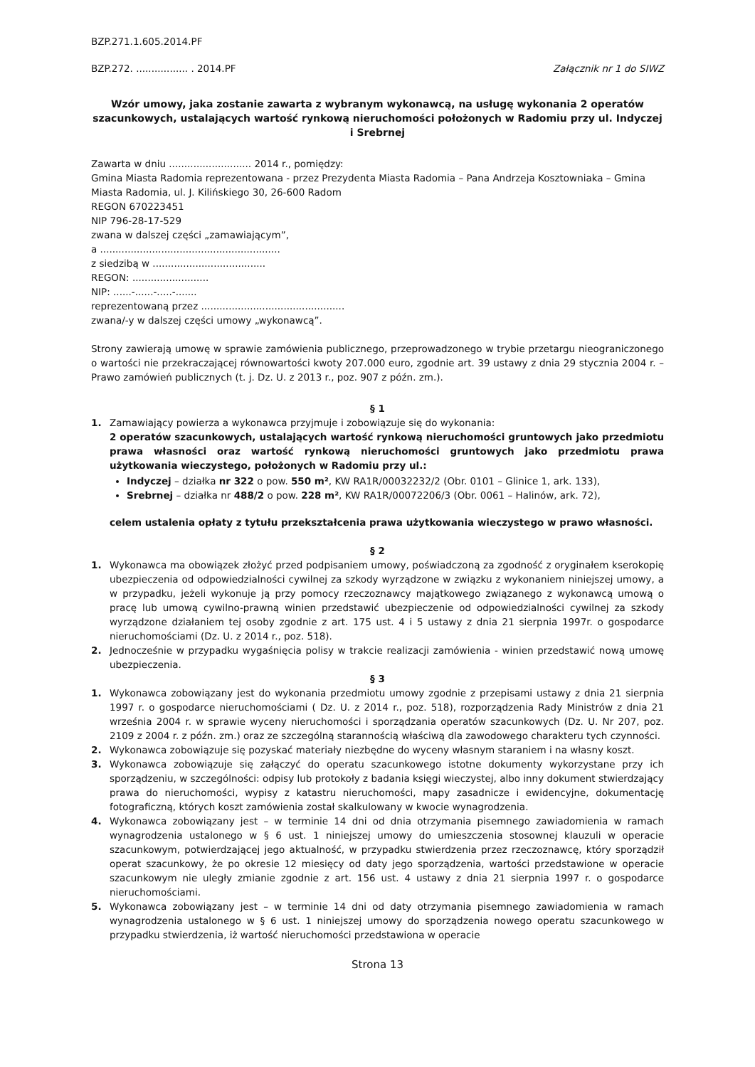BZP.271.1.605.2014.PF
BZP.272. ................. . 2014.PF Załącznik nr 1 do SIWZ
Wzór umowy, jaka zostanie zawarta z wybranym wykonawcą, na usługę wykonania 2 operatów szacunkowych, ustalających wartość rynkową nieruchomości położonych w Radomiu przy ul. Indyczej i Srebrnej
Zawarta w dniu ........................... 2014 r., pomiędzy:
Gmina Miasta Radomia reprezentowana - przez Prezydenta Miasta Radomia – Pana Andrzeja Kosztowniaka – Gmina Miasta Radomia, ul. J. Kilińskiego 30, 26-600 Radom
REGON 670223451
NIP 796-28-17-529
zwana w dalszej części „zamawiającym”,
a ...........................................................
z siedzibą w .....................................
REGON: .........................
NIP: ......-......-.....-.......
reprezentowaną przez ...............................................
zwana/-y w dalszej części umowy „wykonawcą”.
Strony zawierają umowę w sprawie zamówienia publicznego, przeprowadzonego w trybie przetargu nieograniczonego o wartości nie przekraczającej równowartości kwoty 207.000 euro, zgodnie art. 39 ustawy z dnia 29 stycznia 2004 r. – Prawo zamówień publicznych (t. j. Dz. U. z 2013 r., poz. 907 z późn. zm.).
§ 1
1. Zamawiający powierza a wykonawca przyjmuje i zobowiązuje się do wykonania:
2 operatów szacunkowych, ustalających wartość rynkową nieruchomości gruntowych jako przedmiotu prawa własności oraz wartość rynkową nieruchomości gruntowych jako przedmiotu prawa użytkowania wieczystego, położonych w Radomiu przy ul.:
Indyczej – działka nr 322 o pow. 550 m², KW RA1R/00032232/2 (Obr. 0101 – Glinice 1, ark. 133),
Srebrnej – działka nr 488/2 o pow. 228 m², KW RA1R/00072206/3 (Obr. 0061 – Halinów, ark. 72),
celem ustalenia opłaty z tytułu przekształcenia prawa użytkowania wieczystego w prawo własności.
§ 2
1. Wykonawca ma obowiązek złożyć przed podpisaniem umowy, poświadczoną za zgodność z oryginałem kserokopię ubezpieczenia od odpowiedzialności cywilnej za szkody wyrządzone w związku z wykonaniem niniejszej umowy, a w przypadku, jeżeli wykonuje ją przy pomocy rzeczoznawcy majątkowego związanego z wykonawcą umową o pracę lub umową cywilno-prawną winien przedstawić ubezpieczenie od odpowiedzialności cywilnej za szkody wyrządzone działaniem tej osoby zgodnie z art. 175 ust. 4 i 5 ustawy z dnia 21 sierpnia 1997r. o gospodarce nieruchomościami (Dz. U. z 2014 r., poz. 518).
2. Jednocześnie w przypadku wygaśnięcia polisy w trakcie realizacji zamówienia - winien przedstawić nową umowę ubezpieczenia.
§ 3
1. Wykonawca zobowiązany jest do wykonania przedmiotu umowy zgodnie z przepisami ustawy z dnia 21 sierpnia 1997 r. o gospodarce nieruchomościami ( Dz. U. z 2014 r., poz. 518), rozporządzenia Rady Ministrów z dnia 21 września 2004 r. w sprawie wyceny nieruchomości i sporządzania operatów szacunkowych (Dz. U. Nr 207, poz. 2109 z 2004 r. z późn. zm.) oraz ze szczególną starannością właściwą dla zawodowego charakteru tych czynności.
2. Wykonawca zobowiązuje się pozyskać materiały niezbędne do wyceny własnym staraniem i na własny koszt.
3. Wykonawca zobowiązuje się załączyć do operatu szacunkowego istotne dokumenty wykorzystane przy ich sporządzeniu, w szczególności: odpisy lub protokoły z badania księgi wieczystej, albo inny dokument stwierdzający prawa do nieruchomości, wypisy z katastru nieruchomości, mapy zasadnicze i ewidencyjne, dokumentację fotograficzną, których koszt zamówienia został skalkulowany w kwocie wynagrodzenia.
4. Wykonawca zobowiązany jest – w terminie 14 dni od dnia otrzymania pisemnego zawiadomienia w ramach wynagrodzenia ustalonego w § 6 ust. 1 niniejszej umowy do umieszczenia stosownej klauzuli w operacie szacunkowym, potwierdzającej jego aktualność, w przypadku stwierdzenia przez rzeczoznawcę, który sporządził operat szacunkowy, że po okresie 12 miesięcy od daty jego sporządzenia, wartości przedstawione w operacie szacunkowym nie uległy zmianie zgodnie z art. 156 ust. 4 ustawy z dnia 21 sierpnia 1997 r. o gospodarce nieruchomościami.
5. Wykonawca zobowiązany jest – w terminie 14 dni od daty otrzymania pisemnego zawiadomienia w ramach wynagrodzenia ustalonego w § 6 ust. 1 niniejszej umowy do sporządzenia nowego operatu szacunkowego w przypadku stwierdzenia, iż wartość nieruchomości przedstawiona w operacie
Strona 13